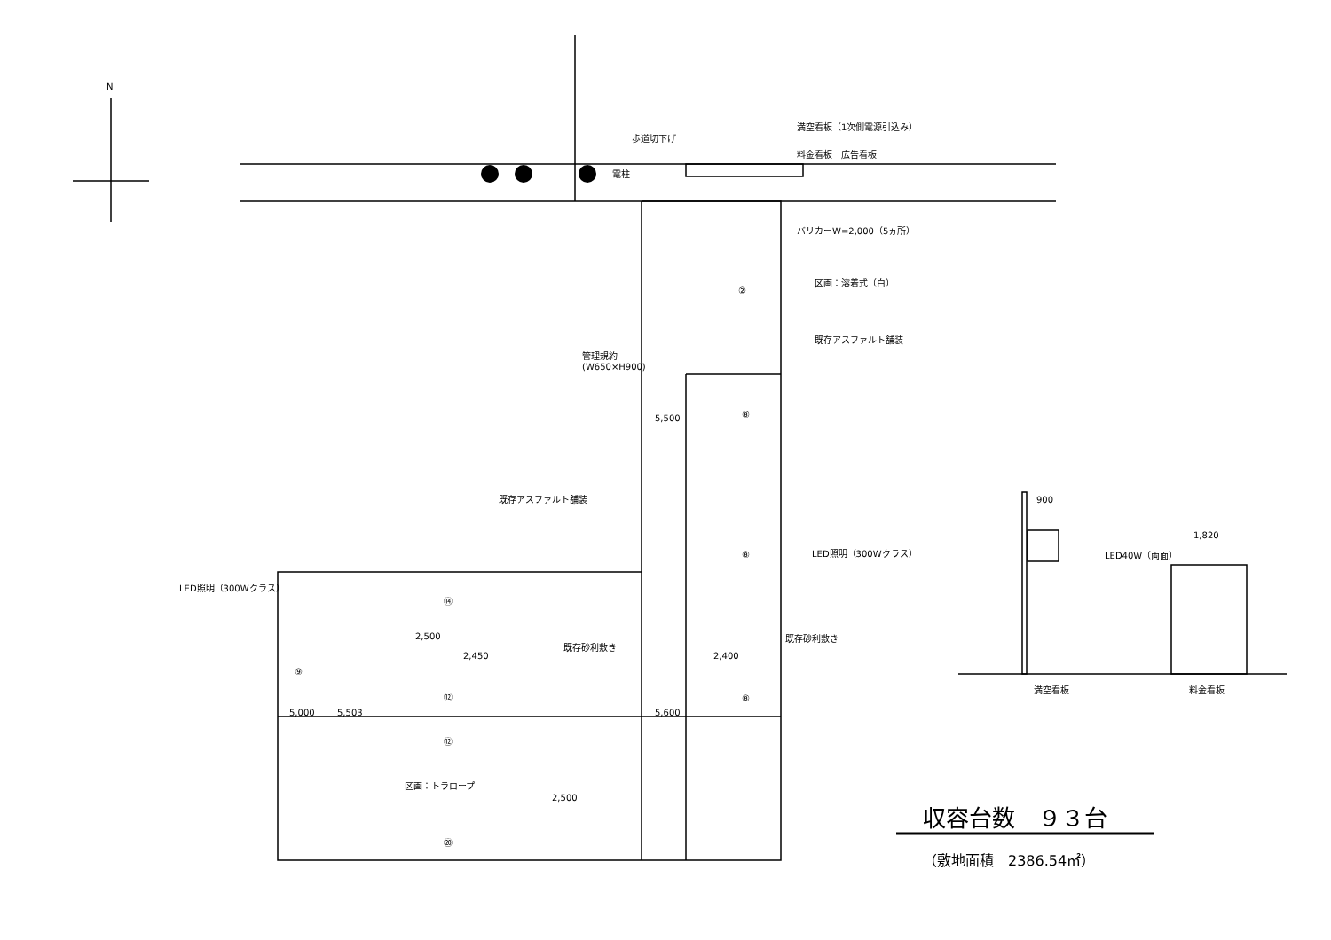N
歩道切下げ
電柱
満空看板（1次側電源引込み）
料金看板　広告看板
バリカーW=2,000（5ヵ所）
区画：溶着式（白）
②
既存アスファルト舗装
管理規約
(W650×H900)
5,500 ⑧
既存アスファルト舗装
⑧ LED照明（300Wクラス）
LED照明（300Wクラス）
⑭
2,500
既存砂利敷き
既存砂利敷き
2,450 2,400
⑨
⑫ ⑧
5,000 5,503 5,600
⑫
区画：トラロープ
2,500
⑳
900
LED40W（両面）
1,820
満空看板 料金看板
収容台数　９３台
（敷地面積　2386.54㎡）